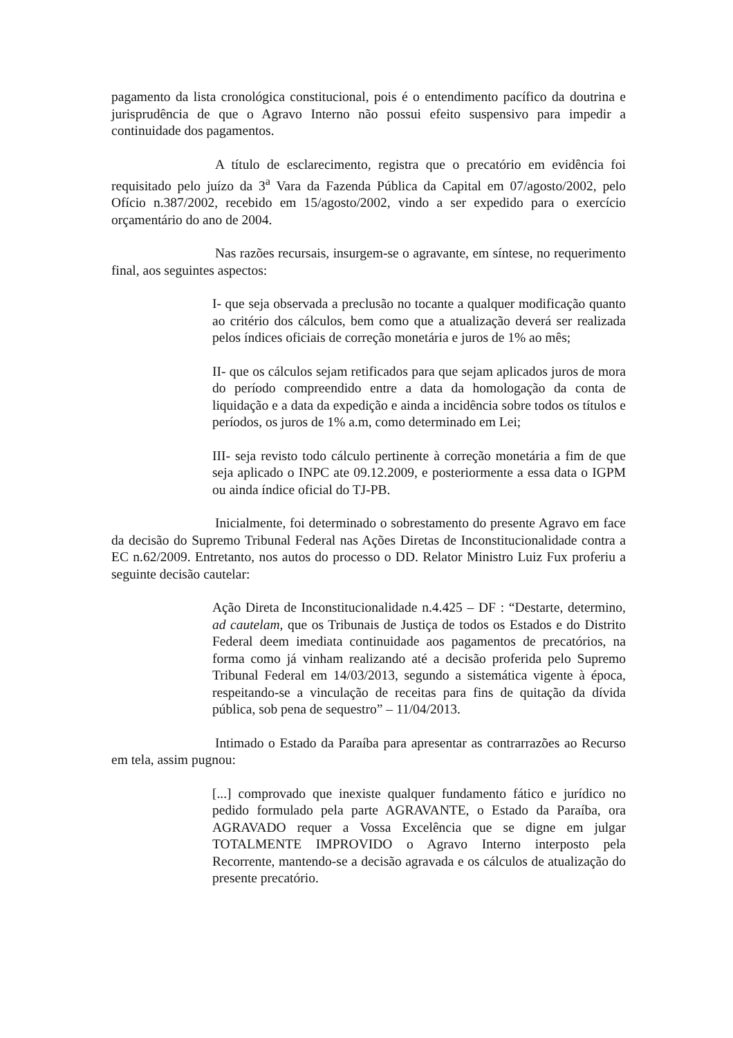pagamento da lista cronológica constitucional, pois é o entendimento pacífico da doutrina e jurisprudência de que o Agravo Interno não possui efeito suspensivo para impedir a continuidade dos pagamentos.
A título de esclarecimento, registra que o precatório em evidência foi requisitado pelo juízo da 3<sup>a</sup> Vara da Fazenda Pública da Capital em 07/agosto/2002, pelo Ofício n.387/2002, recebido em 15/agosto/2002, vindo a ser expedido para o exercício orçamentário do ano de 2004.
Nas razões recursais, insurgem-se o agravante, em síntese, no requerimento final, aos seguintes aspectos:
I- que seja observada a preclusão no tocante a qualquer modificação quanto ao critério dos cálculos, bem como que a atualização deverá ser realizada pelos índices oficiais de correção monetária e juros de 1% ao mês;
II- que os cálculos sejam retificados para que sejam aplicados juros de mora do período compreendido entre a data da homologação da conta de liquidação e a data da expedição e ainda a incidência sobre todos os títulos e períodos, os juros de 1% a.m, como determinado em Lei;
III- seja revisto todo cálculo pertinente à correção monetária a fim de que seja aplicado o INPC ate 09.12.2009, e posteriormente a essa data o IGPM ou ainda índice oficial do TJ-PB.
Inicialmente, foi determinado o sobrestamento do presente Agravo em face da decisão do Supremo Tribunal Federal nas Ações Diretas de Inconstitucionalidade contra a EC n.62/2009. Entretanto, nos autos do processo o DD. Relator Ministro Luiz Fux proferiu a seguinte decisão cautelar:
Ação Direta de Inconstitucionalidade n.4.425 – DF : “Destarte, determino, ad cautelam, que os Tribunais de Justiça de todos os Estados e do Distrito Federal deem imediata continuidade aos pagamentos de precatórios, na forma como já vinham realizando até a decisão proferida pelo Supremo Tribunal Federal em 14/03/2013, segundo a sistemática vigente à época, respeitando-se a vinculação de receitas para fins de quitação da dívida pública, sob pena de sequestro” – 11/04/2013.
Intimado o Estado da Paraíba para apresentar as contrarrazões ao Recurso em tela, assim pugnou:
[...] comprovado que inexiste qualquer fundamento fático e jurídico no pedido formulado pela parte AGRAVANTE, o Estado da Paraíba, ora AGRAVADO requer a Vossa Excelência que se digne em julgar TOTALMENTE IMPROVIDO o Agravo Interno interposto pela Recorrente, mantendo-se a decisão agravada e os cálculos de atualização do presente precatório.